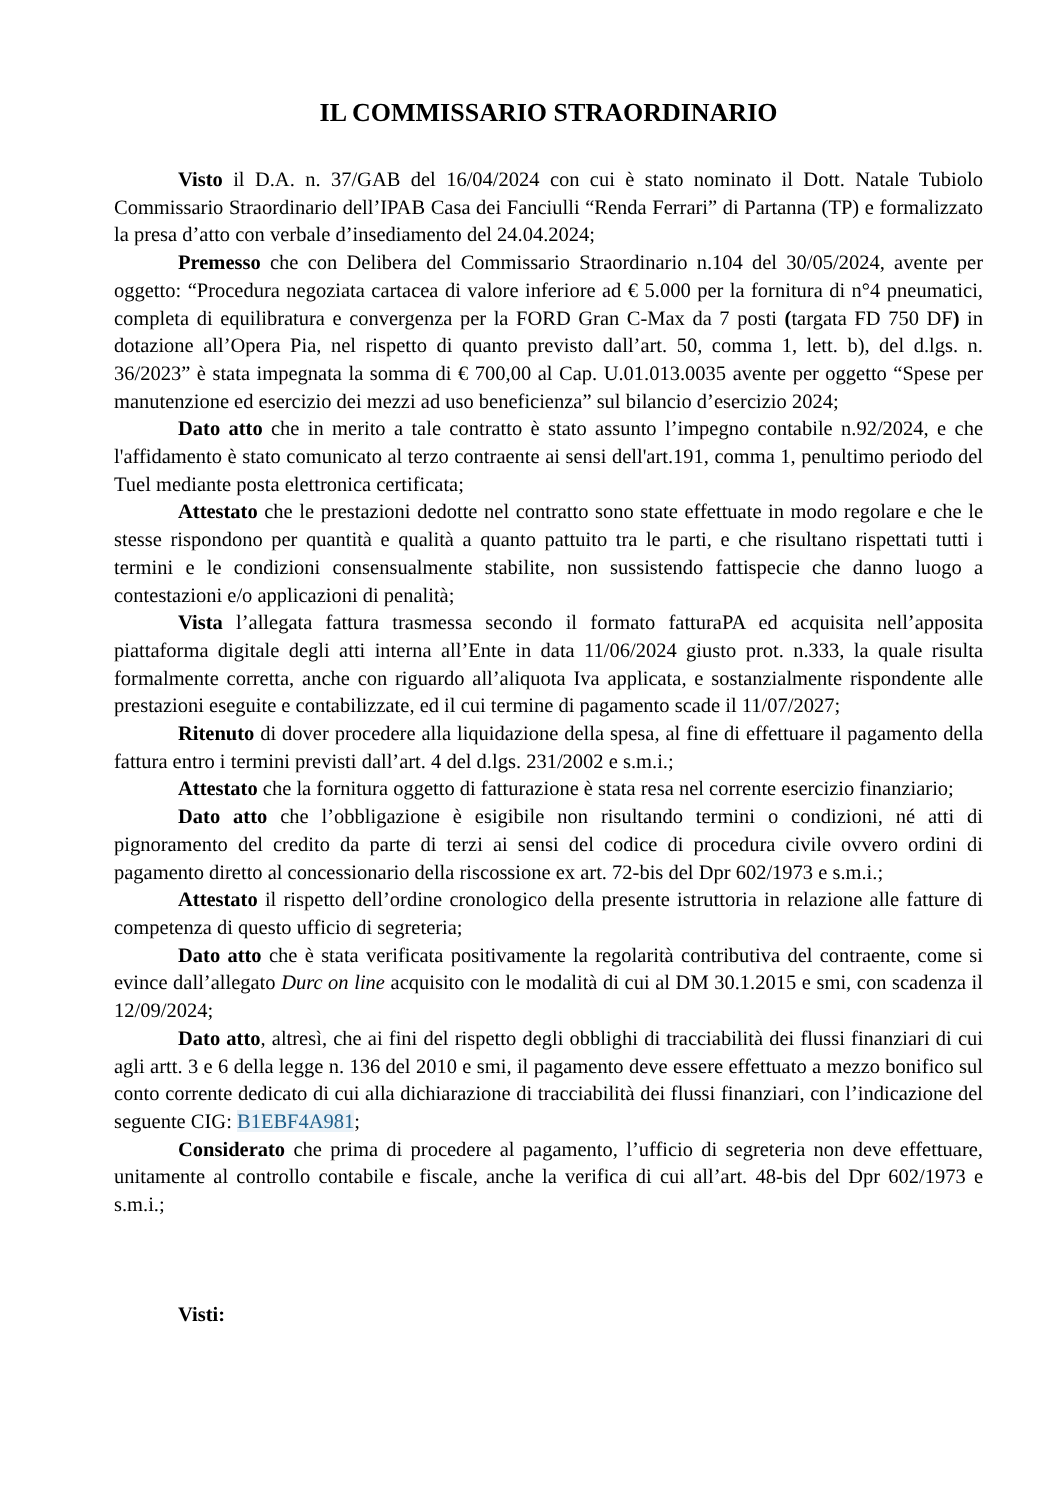IL COMMISSARIO STRAORDINARIO
Visto il D.A. n. 37/GAB del 16/04/2024 con cui è stato nominato il Dott. Natale Tubiolo Commissario Straordinario dell’IPAB Casa dei Fanciulli “Renda Ferrari” di Partanna (TP) e formalizzato la presa d’atto con verbale d’insediamento del 24.04.2024;
Premesso che con Delibera del Commissario Straordinario n.104 del 30/05/2024, avente per oggetto: “Procedura negoziata cartacea di valore inferiore ad € 5.000 per la fornitura di n°4 pneumatici, completa di equilibratura e convergenza per la FORD Gran C-Max da 7 posti (targata FD 750 DF) in dotazione all’Opera Pia, nel rispetto di quanto previsto dall’art. 50, comma 1, lett. b), del d.lgs. n. 36/2023” è stata impegnata la somma di € 700,00 al Cap. U.01.013.0035 avente per oggetto “Spese per manutenzione ed esercizio dei mezzi ad uso beneficienza” sul bilancio d’esercizio 2024;
Dato atto che in merito a tale contratto è stato assunto l’impegno contabile n.92/2024, e che l'affidamento è stato comunicato al terzo contraente ai sensi dell'art.191, comma 1, penultimo periodo del Tuel mediante posta elettronica certificata;
Attestato che le prestazioni dedotte nel contratto sono state effettuate in modo regolare e che le stesse rispondono per quantità e qualità a quanto pattuito tra le parti, e che risultano rispettati tutti i termini e le condizioni consensualmente stabilite, non sussistendo fattispecie che danno luogo a contestazioni e/o applicazioni di penalità;
Vista l’allegata fattura trasmessa secondo il formato fatturaPA ed acquisita nell’apposita piattaforma digitale degli atti interna all’Ente in data 11/06/2024 giusto prot. n.333, la quale risulta formalmente corretta, anche con riguardo all’aliquota Iva applicata, e sostanzialmente rispondente alle prestazioni eseguite e contabilizzate, ed il cui termine di pagamento scade il 11/07/2027;
Ritenuto di dover procedere alla liquidazione della spesa, al fine di effettuare il pagamento della fattura entro i termini previsti dall’art. 4 del d.lgs. 231/2002 e s.m.i.;
Attestato che la fornitura oggetto di fatturazione è stata resa nel corrente esercizio finanziario;
Dato atto che l’obbligazione è esigibile non risultando termini o condizioni, né atti di pignoramento del credito da parte di terzi ai sensi del codice di procedura civile ovvero ordini di pagamento diretto al concessionario della riscossione ex art. 72-bis del Dpr 602/1973 e s.m.i.;
Attestato il rispetto dell’ordine cronologico della presente istruttoria in relazione alle fatture di competenza di questo ufficio di segreteria;
Dato atto che è stata verificata positivamente la regolarità contributiva del contraente, come si evince dall’allegato Durc on line acquisito con le modalità di cui al DM 30.1.2015 e smi, con scadenza il 12/09/2024;
Dato atto, altresì, che ai fini del rispetto degli obblighi di tracciabilità dei flussi finanziari di cui agli artt. 3 e 6 della legge n. 136 del 2010 e smi, il pagamento deve essere effettuato a mezzo bonifico sul conto corrente dedicato di cui alla dichiarazione di tracciabilità dei flussi finanziari, con l’indicazione del seguente CIG: B1EBF4A981;
Considerato che prima di procedere al pagamento, l’ufficio di segreteria non deve effettuare, unitamente al controllo contabile e fiscale, anche la verifica di cui all’art. 48-bis del Dpr 602/1973 e s.m.i.;
Visti: